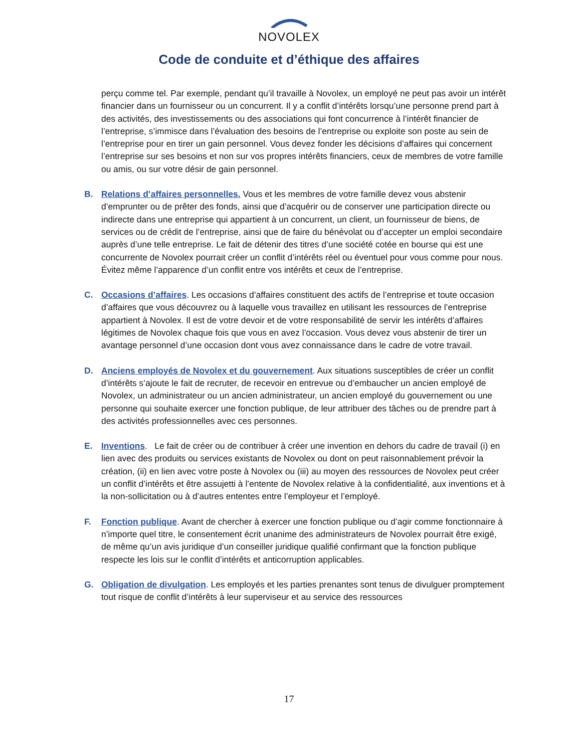NOVOLEX
Code de conduite et d’éthique des affaires
perçu comme tel. Par exemple, pendant qu’il travaille à Novolex, un employé ne peut pas avoir un intérêt financier dans un fournisseur ou un concurrent. Il y a conflit d’intérêts lorsqu’une personne prend part à des activités, des investissements ou des associations qui font concurrence à l’intérêt financier de l’entreprise, s’immisce dans l’évaluation des besoins de l’entreprise ou exploite son poste au sein de l’entreprise pour en tirer un gain personnel. Vous devez fonder les décisions d’affaires qui concernent l’entreprise sur ses besoins et non sur vos propres intérêts financiers, ceux de membres de votre famille ou amis, ou sur votre désir de gain personnel.
B. Relations d’affaires personnelles. Vous et les membres de votre famille devez vous abstenir d’emprunter ou de prêter des fonds, ainsi que d’acquérir ou de conserver une participation directe ou indirecte dans une entreprise qui appartient à un concurrent, un client, un fournisseur de biens, de services ou de crédit de l’entreprise, ainsi que de faire du bénévolat ou d’accepter un emploi secondaire auprès d’une telle entreprise. Le fait de détenir des titres d’une société cotée en bourse qui est une concurrente de Novolex pourrait créer un conflit d’intérêts réel ou éventuel pour vous comme pour nous. Évitez même l’apparence d’un conflit entre vos intérêts et ceux de l’entreprise.
C. Occasions d’affaires. Les occasions d’affaires constituent des actifs de l’entreprise et toute occasion d’affaires que vous découvrez ou à laquelle vous travaillez en utilisant les ressources de l’entreprise appartient à Novolex. Il est de votre devoir et de votre responsabilité de servir les intérêts d’affaires légitimes de Novolex chaque fois que vous en avez l’occasion. Vous devez vous abstenir de tirer un avantage personnel d’une occasion dont vous avez connaissance dans le cadre de votre travail.
D. Anciens employés de Novolex et du gouvernement. Aux situations susceptibles de créer un conflit d’intérêts s’ajoute le fait de recruter, de recevoir en entrevue ou d’embaucher un ancien employé de Novolex, un administrateur ou un ancien administrateur, un ancien employé du gouvernement ou une personne qui souhaite exercer une fonction publique, de leur attribuer des tâches ou de prendre part à des activités professionnelles avec ces personnes.
E. Inventions. Le fait de créer ou de contribuer à créer une invention en dehors du cadre de travail (i) en lien avec des produits ou services existants de Novolex ou dont on peut raisonnablement prévoir la création, (ii) en lien avec votre poste à Novolex ou (iii) au moyen des ressources de Novolex peut créer un conflit d’intérêts et être assujetti à l’entente de Novolex relative à la confidentialité, aux inventions et à la non-sollicitation ou à d’autres ententes entre l’employeur et l’employé.
F. Fonction publique. Avant de chercher à exercer une fonction publique ou d’agir comme fonctionnaire à n’importe quel titre, le consentement écrit unanime des administrateurs de Novolex pourrait être exigé, de même qu’un avis juridique d’un conseiller juridique qualifié confirmant que la fonction publique respecte les lois sur le conflit d’intérêts et anticorruption applicables.
G. Obligation de divulgation. Les employés et les parties prenantes sont tenus de divulguer promptement tout risque de conflit d’intérêts à leur superviseur et au service des ressources
17